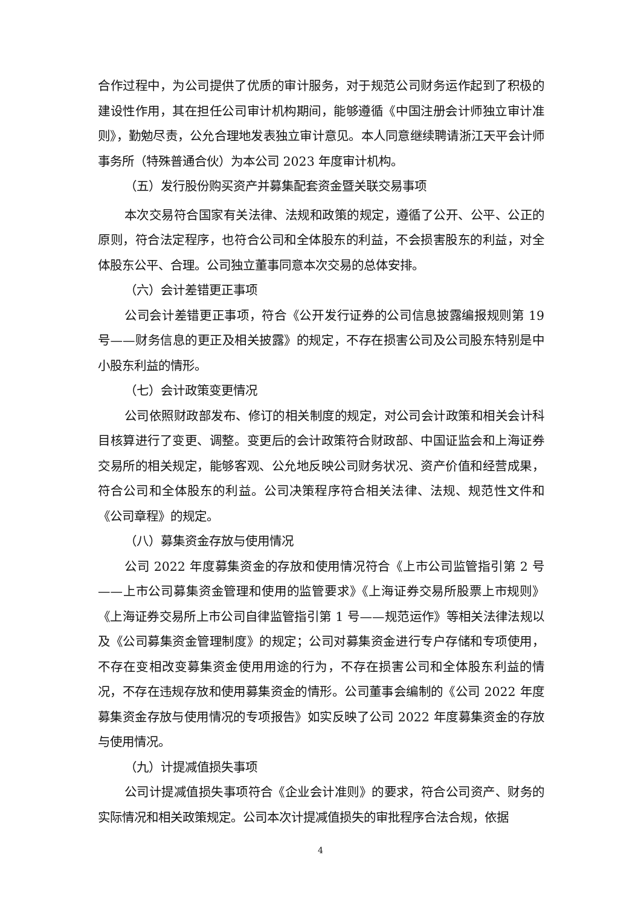合作过程中，为公司提供了优质的审计服务，对于规范公司财务运作起到了积极的建设性作用，其在担任公司审计机构期间，能够遵循《中国注册会计师独立审计准则》，勤勉尽责，公允合理地发表独立审计意见。本人同意继续聘请浙江天平会计师事务所（特殊普通合伙）为本公司 2023 年度审计机构。
（五）发行股份购买资产并募集配套资金暨关联交易事项
本次交易符合国家有关法律、法规和政策的规定，遵循了公开、公平、公正的原则，符合法定程序，也符合公司和全体股东的利益，不会损害股东的利益，对全体股东公平、合理。公司独立董事同意本次交易的总体安排。
（六）会计差错更正事项
公司会计差错更正事项，符合《公开发行证券的公司信息披露编报规则第 19 号——财务信息的更正及相关披露》的规定，不存在损害公司及公司股东特别是中小股东利益的情形。
（七）会计政策变更情况
公司依照财政部发布、修订的相关制度的规定，对公司会计政策和相关会计科目核算进行了变更、调整。变更后的会计政策符合财政部、中国证监会和上海证券交易所的相关规定，能够客观、公允地反映公司财务状况、资产价值和经营成果，符合公司和全体股东的利益。公司决策程序符合相关法律、法规、规范性文件和《公司章程》的规定。
（八）募集资金存放与使用情况
公司 2022 年度募集资金的存放和使用情况符合《上市公司监管指引第 2 号——上市公司募集资金管理和使用的监管要求》《上海证券交易所股票上市规则》《上海证券交易所上市公司自律监管指引第 1 号——规范运作》等相关法律法规以及《公司募集资金管理制度》的规定；公司对募集资金进行专户存储和专项使用，不存在变相改变募集资金使用用途的行为，不存在损害公司和全体股东利益的情况，不存在违规存放和使用募集资金的情形。公司董事会编制的《公司 2022 年度募集资金存放与使用情况的专项报告》如实反映了公司 2022 年度募集资金的存放与使用情况。
（九）计提减值损失事项
公司计提减值损失事项符合《企业会计准则》的要求，符合公司资产、财务的实际情况和相关政策规定。公司本次计提减值损失的审批程序合法合规，依据
4